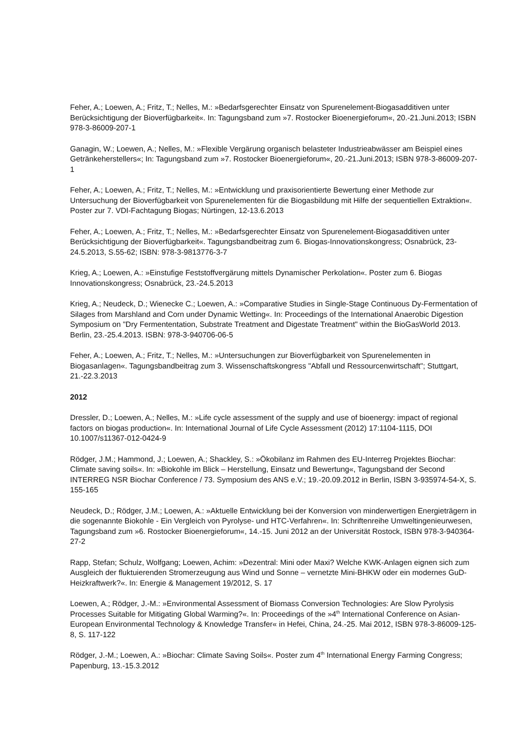Feher, A.; Loewen, A.; Fritz, T.; Nelles, M.: »Bedarfsgerechter Einsatz von Spurenelement-Biogasadditiven unter Berücksichtigung der Bioverfügbarkeit«. In: Tagungsband zum »7. Rostocker Bioenergieforum«, 20.-21.Juni.2013; ISBN 978-3-86009-207-1
Ganagin, W.; Loewen, A.; Nelles, M.: »Flexible Vergärung organisch belasteter Industrieabwässer am Beispiel eines Getränkeherstellers«; In: Tagungsband zum »7. Rostocker Bioenergieforum«, 20.-21.Juni.2013; ISBN 978-3-86009-207-1
Feher, A.; Loewen, A.; Fritz, T.; Nelles, M.: »Entwicklung und praxisorientierte Bewertung einer Methode zur Untersuchung der Bioverfügbarkeit von Spurenelementen für die Biogasbildung mit Hilfe der sequentiellen Extraktion«. Poster zur 7. VDI-Fachtagung Biogas; Nürtingen, 12-13.6.2013
Feher, A.; Loewen, A.; Fritz, T.; Nelles, M.: »Bedarfsgerechter Einsatz von Spurenelement-Biogasadditiven unter Berücksichtigung der Bioverfügbarkeit«. Tagungsbandbeitrag zum 6. Biogas-Innovationskongress; Osnabrück, 23-24.5.2013, S.55-62; ISBN: 978-3-9813776-3-7
Krieg, A.; Loewen, A.: »Einstufige Feststoffvergärung mittels Dynamischer Perkolation«. Poster zum 6. Biogas Innovationskongress; Osnabrück, 23.-24.5.2013
Krieg, A.; Neudeck, D.; Wienecke C.; Loewen, A.: »Comparative Studies in Single-Stage Continuous Dy-Fermentation of Silages from Marshland and Corn under Dynamic Wetting«. In: Proceedings of the International Anaerobic Digestion Symposium on "Dry Fermententation, Substrate Treatment and Digestate Treatment" within the BioGasWorld 2013. Berlin, 23.-25.4.2013. ISBN: 978-3-940706-06-5
Feher, A.; Loewen, A.; Fritz, T.; Nelles, M.: »Untersuchungen zur Bioverfügbarkeit von Spurenelementen in Biogasanlagen«. Tagungsbandbeitrag zum 3. Wissenschaftskongress "Abfall und Ressourcenwirtschaft"; Stuttgart, 21.-22.3.2013
2012
Dressler, D.; Loewen, A.; Nelles, M.: »Life cycle assessment of the supply and use of bioenergy: impact of regional factors on biogas production«. In: International Journal of Life Cycle Assessment (2012) 17:1104-1115, DOI 10.1007/s11367-012-0424-9
Rödger, J.M.; Hammond, J.; Loewen, A.; Shackley, S.: »Ökobilanz im Rahmen des EU-Interreg Projektes Biochar: Climate saving soils«. In: »Biokohle im Blick – Herstellung, Einsatz und Bewertung«, Tagungsband der Second INTERREG NSR Biochar Conference / 73. Symposium des ANS e.V.; 19.-20.09.2012 in Berlin, ISBN 3-935974-54-X, S. 155-165
Neudeck, D.; Rödger, J.M.; Loewen, A.: »Aktuelle Entwicklung bei der Konversion von minderwertigen Energieträgern in die sogenannte Biokohle - Ein Vergleich von Pyrolyse- und HTC-Verfahren«. In: Schriftenreihe Umweltingenieurwesen, Tagungsband zum »6. Rostocker Bioenergieforum«, 14.-15. Juni 2012 an der Universität Rostock, ISBN 978-3-940364-27-2
Rapp, Stefan; Schulz, Wolfgang; Loewen, Achim: »Dezentral: Mini oder Maxi? Welche KWK-Anlagen eignen sich zum Ausgleich der fluktuierenden Stromerzeugung aus Wind und Sonne – vernetzte Mini-BHKW oder ein modernes GuD-Heizkraftwerk?«. In: Energie & Management 19/2012, S. 17
Loewen, A.; Rödger, J.-M.: »Environmental Assessment of Biomass Conversion Technologies: Are Slow Pyrolysis Processes Suitable for Mitigating Global Warming?«. In: Proceedings of the »4<sup>th</sup> International Conference on Asian-European Environmental Technology & Knowledge Transfer« in Hefei, China, 24.-25. Mai 2012, ISBN 978-3-86009-125-8, S. 117-122
Rödger, J.-M.; Loewen, A.: »Biochar: Climate Saving Soils«. Poster zum 4<sup>th</sup> International Energy Farming Congress; Papenburg, 13.-15.3.2012